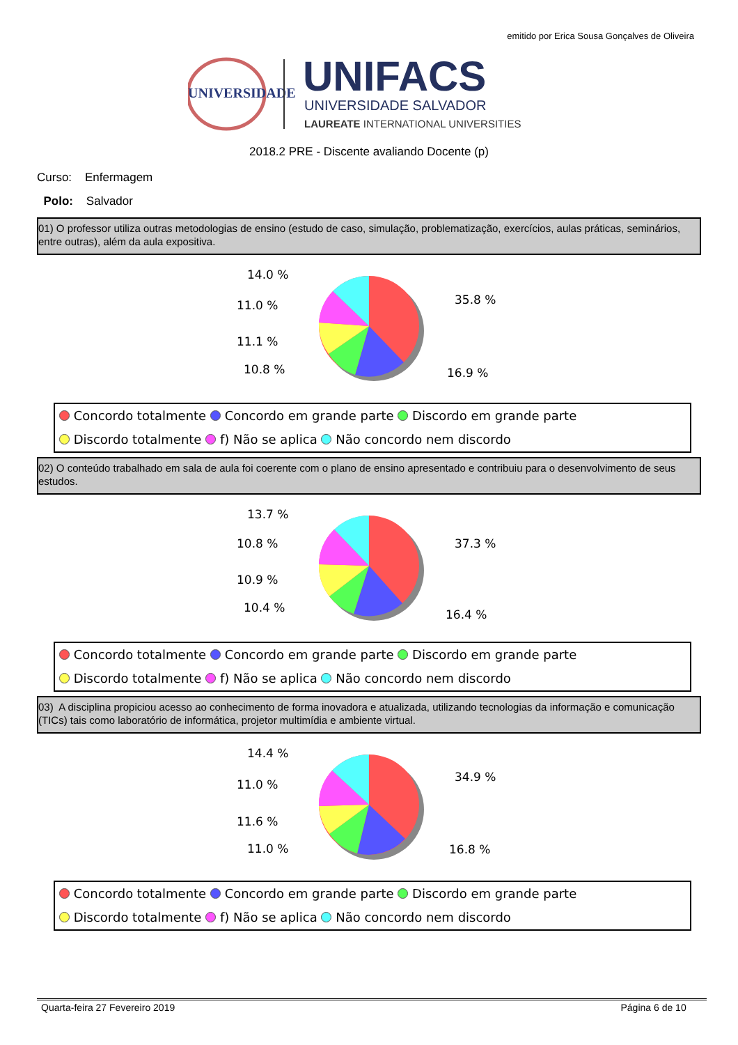emitido por Erica Sousa Gonçalves de Oliveira
UNIVERSIDADE
UNIFACS
UNIVERSIDADE SALVADOR
LAUREATE INTERNATIONAL UNIVERSITIES
2018.2 PRE - Discente avaliando Docente (p)
Curso: Enfermagem
Polo: Salvador
01) O professor utiliza outras metodologias de ensino (estudo de caso, simulação, problematização, exercícios, aulas práticas, seminários, entre outras), além da aula expositiva.
14.0 %
11.0 %
11.1 %
10.8 %
35.8 %
16.9 %
Concordo totalmente Concordo em grande parte Discordo em grande parte
Discordo totalmente f) Não se aplica Não concordo nem discordo
02) O conteúdo trabalhado em sala de aula foi coerente com o plano de ensino apresentado e contribuiu para o desenvolvimento de seus estudos.
13.7 %
10.8 %
10.9 %
10.4 %
37.3 %
16.4 %
Concordo totalmente Concordo em grande parte Discordo em grande parte
Discordo totalmente f) Não se aplica Não concordo nem discordo
03) A disciplina propiciou acesso ao conhecimento de forma inovadora e atualizada, utilizando tecnologias da informação e comunicação (TICs) tais como laboratório de informática, projetor multimídia e ambiente virtual.
14.4 %
11.0 %
11.6 %
11.0 %
34.9 %
16.8 %
Concordo totalmente Concordo em grande parte Discordo em grande parte
Discordo totalmente f) Não se aplica Não concordo nem discordo
Quarta-feira 27 Fevereiro 2019 Página 6 de 10